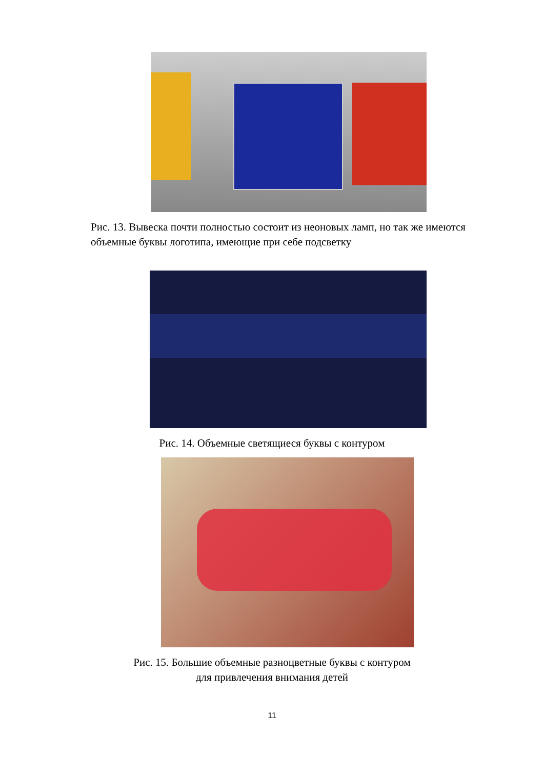Рис. 13. Вывеска почти полностью состоит из неоновых ламп, но так же имеются объемные буквы логотипа, имеющие при себе подсветку
Рис. 14. Объемные светящиеся буквы с контуром
Рис. 15. Большие объемные разноцветные буквы с контуром
для привлечения внимания детей
11